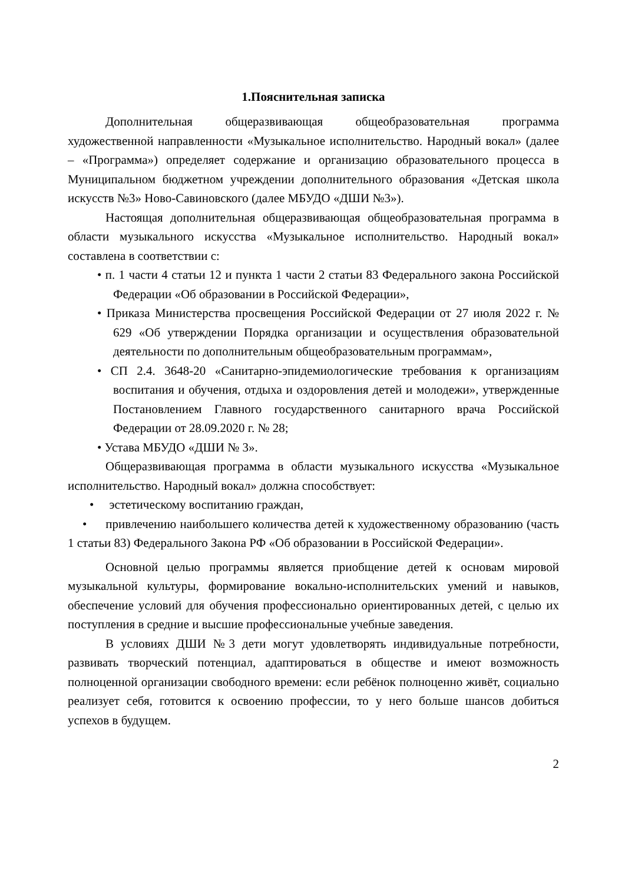1.Пояснительная записка
Дополнительная общеразвивающая общеобразовательная программа художественной направленности «Музыкальное исполнительство. Народный вокал» (далее – «Программа») определяет содержание и организацию образовательного процесса в Муниципальном бюджетном учреждении дополнительного образования «Детская школа искусств №3» Ново-Савиновского (далее МБУДО «ДШИ №3»).
Настоящая дополнительная общеразвивающая общеобразовательная программа в области музыкального искусства «Музыкальное исполнительство. Народный вокал» составлена в соответствии с:
• п. 1 части 4 статьи 12 и пункта 1 части 2 статьи 83 Федерального закона Российской Федерации «Об образовании в Российской Федерации»,
• Приказа Министерства просвещения Российской Федерации от 27 июля 2022 г. № 629 «Об утверждении Порядка организации и осуществления образовательной деятельности по дополнительным общеобразовательным программам»,
• СП 2.4. 3648-20 «Санитарно-эпидемиологические требования к организациям воспитания и обучения, отдыха и оздоровления детей и молодежи», утвержденные Постановлением Главного государственного санитарного врача Российской Федерации от 28.09.2020 г. № 28;
• Устава МБУДО «ДШИ № 3».
Общеразвивающая программа в области музыкального искусства «Музыкальное исполнительство. Народный вокал» должна способствует:
• эстетическому воспитанию граждан,
• привлечению наибольшего количества детей к художественному образованию (часть 1 статьи 83) Федерального Закона РФ «Об образовании в Российской Федерации».
Основной целью программы является приобщение детей к основам мировой музыкальной культуры, формирование вокально-исполнительских умений и навыков, обеспечение условий для обучения профессионально ориентированных детей, с целью их поступления в средние и высшие профессиональные учебные заведения.
В условиях ДШИ №3 дети могут удовлетворять индивидуальные потребности, развивать творческий потенциал, адаптироваться в обществе и имеют возможность полноценной организации свободного времени: если ребёнок полноценно живёт, социально реализует себя, готовится к освоению профессии, то у него больше шансов добиться успехов в будущем.
2